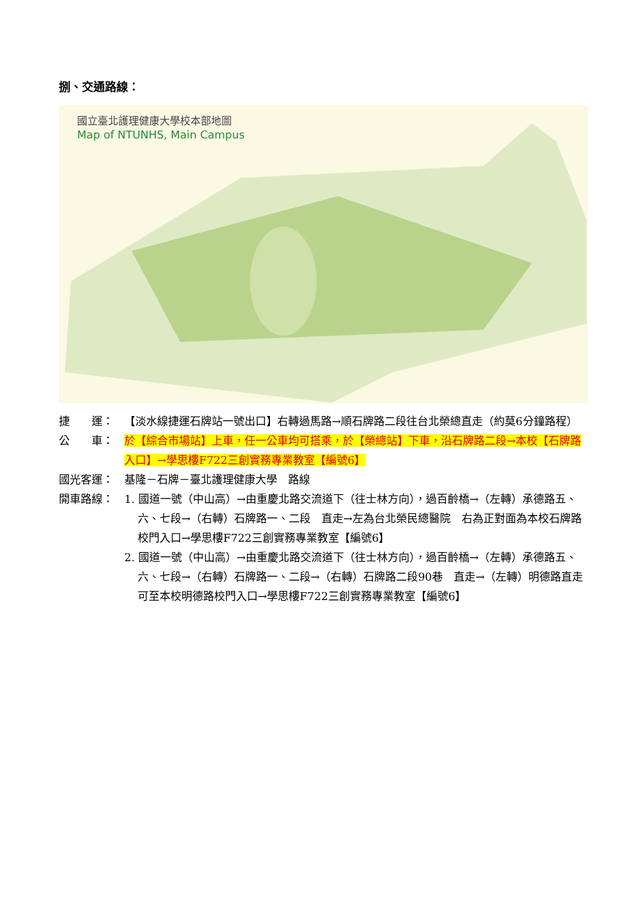捌、交通路線：
國立臺北護理健康大學校本部地圖
Map of NTUNHS, Main Campus
捷　　運： 【淡水線捷運石牌站一號出口】右轉過馬路→順石牌路二段往台北榮總直走（約莫6分鐘路程）
公　　車： 於【綜合市場站】上車，任一公車均可搭乘，於【榮總站】下車，沿石牌路二段→本校【石牌路入口】→學思樓F722三創實務專業教室【編號6】
國光客運： 基隆－石牌－臺北護理健康大學　路線
開車路線： 1. 國道一號（中山高）→由重慶北路交流道下（往士林方向），過百齡橋→（左轉）承德路五、六、七段→（右轉）石牌路一、二段　直走→左為台北榮民總醫院　右為正對面為本校石牌路校門入口→學思樓F722三創實務專業教室【編號6】
2. 國道一號（中山高）→由重慶北路交流道下（往士林方向），過百齡橋→（左轉）承德路五、六、七段→（右轉）石牌路一、二段→（右轉）石牌路二段90巷　直走→（左轉）明德路直走　可至本校明德路校門入口→學思樓F722三創實務專業教室【編號6】